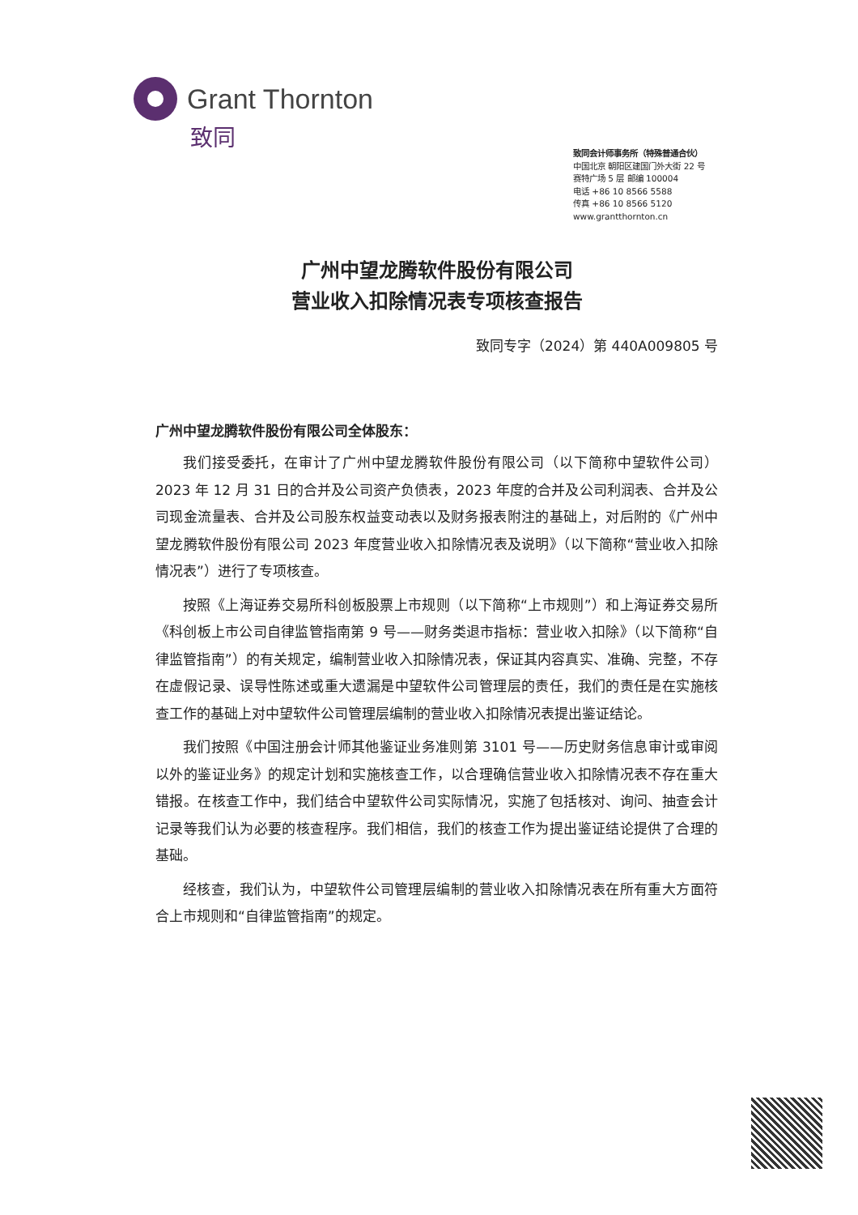Grant Thornton
致同
致同会计师事务所（特殊普通合伙）
中国北京 朝阳区建国门外大街 22 号
赛特广场 5 层 邮编 100004
电话 +86 10 8566 5588
传真 +86 10 8566 5120
www.grantthornton.cn
广州中望龙腾软件股份有限公司
营业收入扣除情况表专项核查报告
致同专字（2024）第 440A009805 号
广州中望龙腾软件股份有限公司全体股东：
我们接受委托，在审计了广州中望龙腾软件股份有限公司（以下简称中望软件公司）2023 年 12 月 31 日的合并及公司资产负债表，2023 年度的合并及公司利润表、合并及公司现金流量表、合并及公司股东权益变动表以及财务报表附注的基础上，对后附的《广州中望龙腾软件股份有限公司 2023 年度营业收入扣除情况表及说明》（以下简称“营业收入扣除情况表”）进行了专项核查。
按照《上海证券交易所科创板股票上市规则（以下简称“上市规则”）和上海证券交易所《科创板上市公司自律监管指南第 9 号——财务类退市指标：营业收入扣除》（以下简称“自律监管指南”）的有关规定，编制营业收入扣除情况表，保证其内容真实、准确、完整，不存在虚假记录、误导性陈述或重大遗漏是中望软件公司管理层的责任，我们的责任是在实施核查工作的基础上对中望软件公司管理层编制的营业收入扣除情况表提出鉴证结论。
我们按照《中国注册会计师其他鉴证业务准则第 3101 号——历史财务信息审计或审阅以外的鉴证业务》的规定计划和实施核查工作，以合理确信营业收入扣除情况表不存在重大错报。在核查工作中，我们结合中望软件公司实际情况，实施了包括核对、询问、抽查会计记录等我们认为必要的核查程序。我们相信，我们的核查工作为提出鉴证结论提供了合理的基础。
经核查，我们认为，中望软件公司管理层编制的营业收入扣除情况表在所有重大方面符合上市规则和“自律监管指南”的规定。